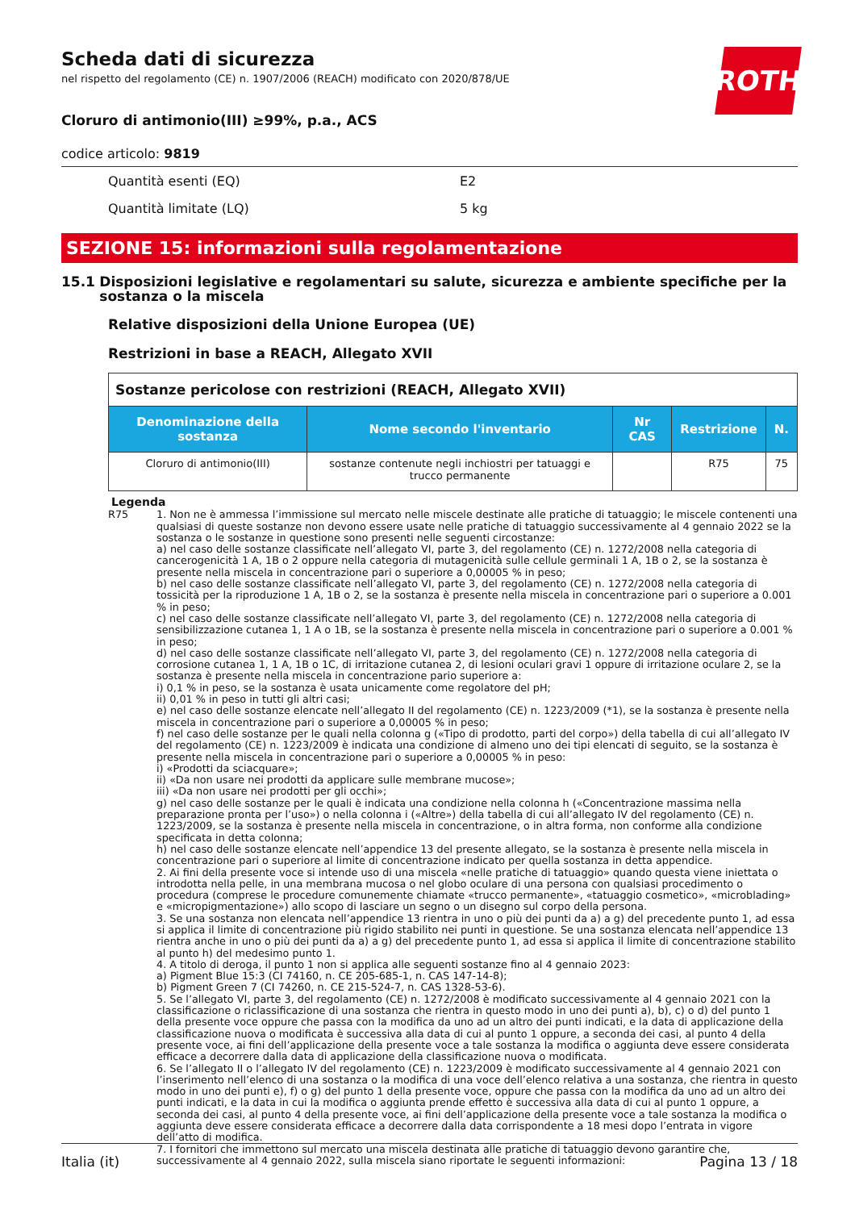ROTH
Scheda dati di sicurezza
nel rispetto del regolamento (CE) n. 1907/2006 (REACH) modificato con 2020/878/UE
Cloruro di antimonio(III) ≥99%, p.a., ACS
codice articolo: 9819
Quantità esenti (EQ) E2
Quantità limitate (LQ) 5 kg
SEZIONE 15: informazioni sulla regolamentazione
15.1 Disposizioni legislative e regolamentari su salute, sicurezza e ambiente specifiche per la sostanza o la miscela
Relative disposizioni della Unione Europea (UE)
Restrizioni in base a REACH, Allegato XVII
| Sostanze pericolose con restrizioni (REACH, Allegato XVII) | | | | |
| Denominazione della sostanza | Nome secondo l'inventario | Nr CAS | Restrizione | N. |
| Cloruro di antimonio(III) | sostanze contenute negli inchiostri per tatuaggi e trucco permanente | | R75 | 75 |
Legenda
R75 1. Non ne è ammessa l’immissione sul mercato nelle miscele destinate alle pratiche di tatuaggio; le miscele contenenti una qualsiasi di queste sostanze non devono essere usate nelle pratiche di tatuaggio successivamente al 4 gennaio 2022 se la sostanza o le sostanze in questione sono presenti nelle seguenti circostanze:
a) nel caso delle sostanze classificate nell’allegato VI, parte 3, del regolamento (CE) n. 1272/2008 nella categoria di cancerogenicità 1 A, 1B o 2 oppure nella categoria di mutagenicità sulle cellule germinali 1 A, 1B o 2, se la sostanza è presente nella miscela in concentrazione pari o superiore a 0,00005 % in peso;
b) nel caso delle sostanze classificate nell’allegato VI, parte 3, del regolamento (CE) n. 1272/2008 nella categoria di tossicità per la riproduzione 1 A, 1B o 2, se la sostanza è presente nella miscela in concentrazione pari o superiore a 0.001 % in peso;
c) nel caso delle sostanze classificate nell’allegato VI, parte 3, del regolamento (CE) n. 1272/2008 nella categoria di sensibilizzazione cutanea 1, 1 A o 1B, se la sostanza è presente nella miscela in concentrazione pari o superiore a 0.001 % in peso;
d) nel caso delle sostanze classificate nell’allegato VI, parte 3, del regolamento (CE) n. 1272/2008 nella categoria di corrosione cutanea 1, 1 A, 1B o 1C, di irritazione cutanea 2, di lesioni oculari gravi 1 oppure di irritazione oculare 2, se la sostanza è presente nella miscela in concentrazione pario superiore a:
i) 0,1 % in peso, se la sostanza è usata unicamente come regolatore del pH;
ii) 0,01 % in peso in tutti gli altri casi;
e) nel caso delle sostanze elencate nell’allegato II del regolamento (CE) n. 1223/2009 (*1), se la sostanza è presente nella miscela in concentrazione pari o superiore a 0,00005 % in peso;
f) nel caso delle sostanze per le quali nella colonna g («Tipo di prodotto, parti del corpo») della tabella di cui all’allegato IV del regolamento (CE) n. 1223/2009 è indicata una condizione di almeno uno dei tipi elencati di seguito, se la sostanza è presente nella miscela in concentrazione pari o superiore a 0,00005 % in peso:
i) «Prodotti da sciacquare»;
ii) «Da non usare nei prodotti da applicare sulle membrane mucose»;
iii) «Da non usare nei prodotti per gli occhi»;
g) nel caso delle sostanze per le quali è indicata una condizione nella colonna h («Concentrazione massima nella preparazione pronta per l’uso») o nella colonna i («Altre») della tabella di cui all’allegato IV del regolamento (CE) n. 1223/2009, se la sostanza è presente nella miscela in concentrazione, o in altra forma, non conforme alla condizione specificata in detta colonna;
h) nel caso delle sostanze elencate nell’appendice 13 del presente allegato, se la sostanza è presente nella miscela in concentrazione pari o superiore al limite di concentrazione indicato per quella sostanza in detta appendice.
2. Ai fini della presente voce si intende uso di una miscela «nelle pratiche di tatuaggio» quando questa viene iniettata o introdotta nella pelle, in una membrana mucosa o nel globo oculare di una persona con qualsiasi procedimento o procedura (comprese le procedure comunemente chiamate «trucco permanente», «tatuaggio cosmetico», «microblading» e «micropigmentazione») allo scopo di lasciare un segno o un disegno sul corpo della persona.
3. Se una sostanza non elencata nell’appendice 13 rientra in uno o più dei punti da a) a g) del precedente punto 1, ad essa si applica il limite di concentrazione più rigido stabilito nei punti in questione. Se una sostanza elencata nell’appendice 13 rientra anche in uno o più dei punti da a) a g) del precedente punto 1, ad essa si applica il limite di concentrazione stabilito al punto h) del medesimo punto 1.
4. A titolo di deroga, il punto 1 non si applica alle seguenti sostanze fino al 4 gennaio 2023:
a) Pigment Blue 15:3 (CI 74160, n. CE 205-685-1, n. CAS 147-14-8);
b) Pigment Green 7 (CI 74260, n. CE 215-524-7, n. CAS 1328-53-6).
5. Se l’allegato VI, parte 3, del regolamento (CE) n. 1272/2008 è modificato successivamente al 4 gennaio 2021 con la classificazione o riclassificazione di una sostanza che rientra in questo modo in uno dei punti a), b), c) o d) del punto 1 della presente voce oppure che passa con la modifica da uno ad un altro dei punti indicati, e la data di applicazione della classificazione nuova o modificata è successiva alla data di cui al punto 1 oppure, a seconda dei casi, al punto 4 della presente voce, ai fini dell’applicazione della presente voce a tale sostanza la modifica o aggiunta deve essere considerata efficace a decorrere dalla data di applicazione della classificazione nuova o modificata.
6. Se l’allegato II o l’allegato IV del regolamento (CE) n. 1223/2009 è modificato successivamente al 4 gennaio 2021 con l’inserimento nell’elenco di una sostanza o la modifica di una voce dell’elenco relativa a una sostanza, che rientra in questo modo in uno dei punti e), f) o g) del punto 1 della presente voce, oppure che passa con la modifica da uno ad un altro dei punti indicati, e la data in cui la modifica o aggiunta prende effetto è successiva alla data di cui al punto 1 oppure, a seconda dei casi, al punto 4 della presente voce, ai fini dell’applicazione della presente voce a tale sostanza la modifica o aggiunta deve essere considerata efficace a decorrere dalla data corrispondente a 18 mesi dopo l’entrata in vigore dell’atto di modifica.
7. I fornitori che immettono sul mercato una miscela destinata alle pratiche di tatuaggio devono garantire che, successivamente al 4 gennaio 2022, sulla miscela siano riportate le seguenti informazioni:
Italia (it) Pagina 13 / 18